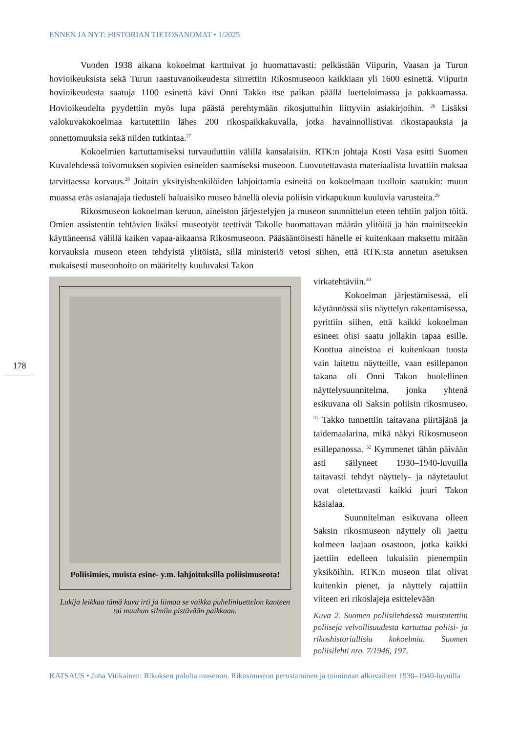ENNEN JA NYT: HISTORIAN TIETOSANOMAT • 1/2025
Vuoden 1938 aikana kokoelmat karttuivat jo huomattavasti: pelkästään Viipurin, Vaasan ja Turun hovioikeuksista sekä Turun raastuvanoikeudesta siirrettiin Rikosmuseoon kaikkiaan yli 1600 esinettä. Viipurin hovioikeudesta saatuja 1100 esinettä kävi Onni Takko itse paikan päällä luetteloimassa ja pakkaamassa. Hovioikeudelta pyydettiin myös lupa päästä perehtymään rikosjuttuihin liittyviin asiakirjoihin. <sup>26</sup> Lisäksi valokuvakokoelmaa kartutettiin lähes 200 rikospaikkakuvalla, jotka havainnollistivat rikostapauksia ja onnettomuuksia sekä niiden tutkintaa.<sup>27</sup>
Kokoelmien kartuttamiseksi turvauduttiin välillä kansalaisiin. RTK:n johtaja Kosti Vasa esitti Suomen Kuvalehdessä toivomuksen sopivien esineiden saamiseksi museoon. Luovutettavasta materiaalista luvattiin maksaa tarvittaessa korvaus.<sup>28</sup> Joitain yksityishenkilöiden lahjoittamia esineitä on kokoelmaan tuolloin saatukin: muun muassa eräs asianajaja tiedusteli haluaisiko museo hänellä olevia poliisin virkapukuun kuuluvia varusteita.<sup>29</sup>
Rikosmuseon kokoelman keruun, aineiston järjestelyjen ja museon suunnittelun eteen tehtiin paljon töitä. Omien assistentin tehtävien lisäksi museotyöt teettivät Takolle huomattavan määrän ylitöitä ja hän mainitseekin käyttäneensä välillä kaiken vapaa-aikaansa Rikosmuseoon. Pääsääntöisesti hänelle ei kuitenkaan maksettu mitään korvauksia museon eteen tehdyistä ylitöistä, sillä ministeriö vetosi siihen, että RTK:sta annetun asetuksen mukaisesti museonhoito on määritelty kuuluvaksi Takon
Poliisimies, muista esine- y.m. lahjoituksilla poliisimuseota!
Lukija leikkaa tämä kuva irti ja liimaa se vaikka puhelinluettelon kanteen tai muuhun silmiin pistävään paikkaan.
virkatehtäviin.<sup>30</sup>
Kokoelman järjestämisessä, eli käytännössä siis näyttelyn rakentamisessa, pyrittiin siihen, että kaikki kokoelman esineet olisi saatu jollakin tapaa esille. Koottua aineistoa ei kuitenkaan tuosta vain laitettu näytteille, vaan esillepanon takana oli Onni Takon huolellinen näyttelysuunnitelma, jonka yhtenä esikuvana oli Saksin poliisin rikosmuseo. <sup>31</sup> Takko tunnettiin taitavana piirtäjänä ja taidemaalarina, mikä näkyi Rikosmuseon esillepanossa. <sup>32</sup> Kymmenet tähän päivään asti säilyneet 1930–1940-luvuilla taitavasti tehdyt näyttely- ja näytetaulut ovat oletettavasti kaikki juuri Takon käsialaa.
Suunnitelman esikuvana olleen Saksin rikosmuseon näyttely oli jaettu kolmeen laajaan osastoon, jotka kaikki jaettiin edelleen lukuisiin pienempiin yksiköihin. RTK:n museon tilat olivat kuitenkin pienet, ja näyttely rajattiin viiteen eri rikoslajeja esittelevään
Kuva 2. Suomen poliisilehdessä muistutettiin poliiseja velvollisuudesta kartuttaa poliisi- ja rikoshistoriallisia kokoelmia. Suomen poliisilehti nro. 7/1946, 197.
KATSAUS • Juha Vitikainen: Rikoksen polulta museoon. Rikosmuseon perustaminen ja toiminnan alkuvaiheet 1930–1940-luvuilla
178